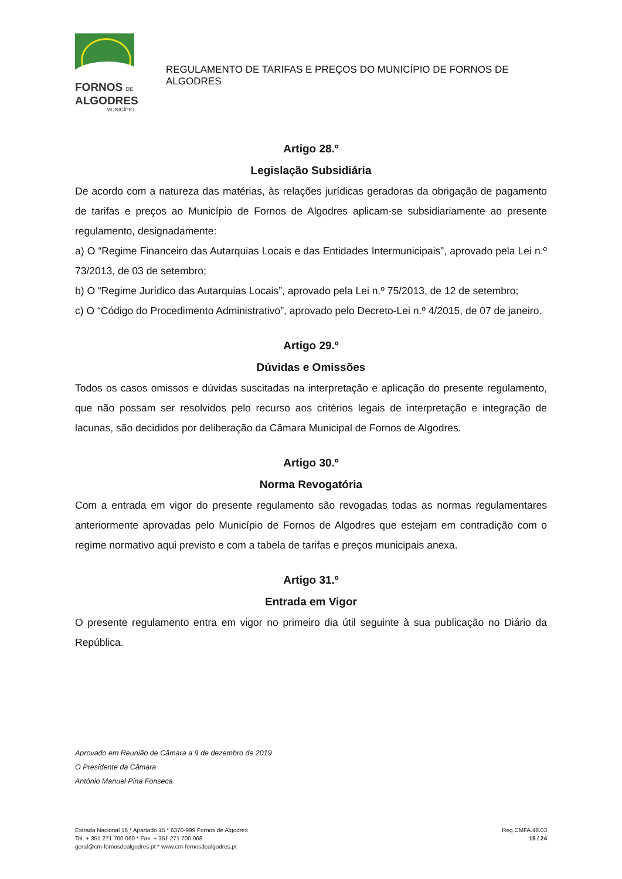FORNOS DE
ALGODRES
MUNICÍPIO
REGULAMENTO DE TARIFAS E PREÇOS DO MUNICÍPIO DE FORNOS DE ALGODRES
Artigo 28.º
Legislação Subsidiária
De acordo com a natureza das matérias, às relações jurídicas geradoras da obrigação de pagamento de tarifas e preços ao Município de Fornos de Algodres aplicam-se subsidiariamente ao presente regulamento, designadamente:
a) O “Regime Financeiro das Autarquias Locais e das Entidades Intermunicipais”, aprovado pela Lei n.º 73/2013, de 03 de setembro;
b) O “Regime Jurídico das Autarquias Locais”, aprovado pela Lei n.º 75/2013, de 12 de setembro;
c) O “Código do Procedimento Administrativo”, aprovado pelo Decreto-Lei n.º 4/2015, de 07 de janeiro.
Artigo 29.º
Dúvidas e Omissões
Todos os casos omissos e dúvidas suscitadas na interpretação e aplicação do presente regulamento, que não possam ser resolvidos pelo recurso aos critérios legais de interpretação e integração de lacunas, são decididos por deliberação da Câmara Municipal de Fornos de Algodres.
Artigo 30.º
Norma Revogatória
Com a entrada em vigor do presente regulamento são revogadas todas as normas regulamentares anteriormente aprovadas pelo Município de Fornos de Algodres que estejam em contradição com o regime normativo aqui previsto e com a tabela de tarifas e preços municipais anexa.
Artigo 31.º
Entrada em Vigor
O presente regulamento entra em vigor no primeiro dia útil seguinte à sua publicação no Diário da República.
Aprovado em Reunião de Câmara a 9 de dezembro de 2019
O Presidente da Câmara
António Manuel Pina Fonseca
Estrada Nacional 16 * Apartado 15 * 6370-999 Fornos de Algodres
Tel. + 351 271 700 060 * Fax. + 351 271 700 068
geral@cm-fornosdealgodres.pt * www.cm-fornosdealgodres.pt
Reg.CMFA.48.03
15 / 24